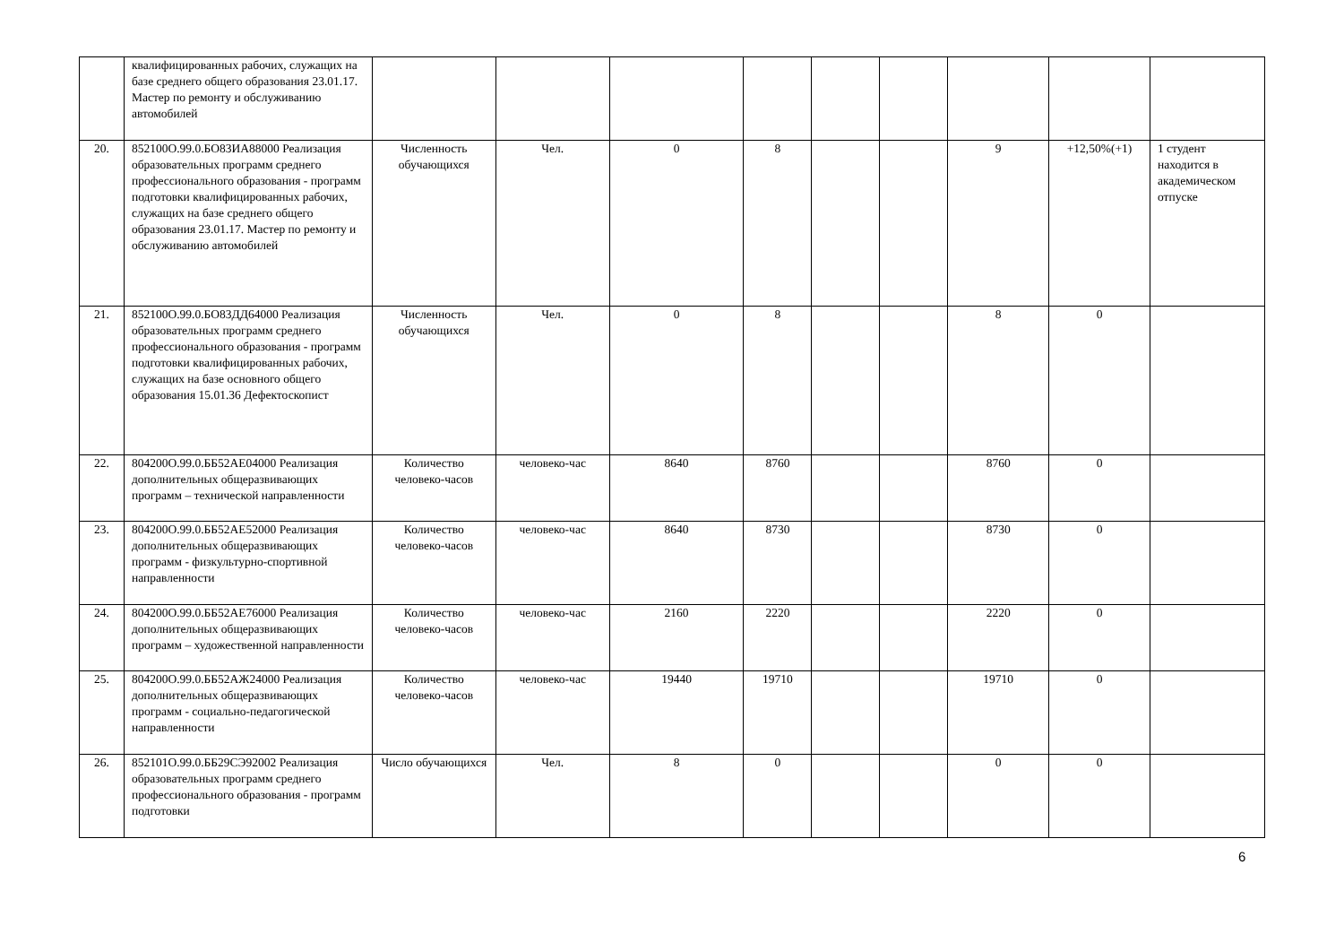| | квалифицированных рабочих, служащих на базе среднего общего образования 23.01.17. Мастер по ремонту и обслуживанию автомобилей | | | | | | | | | |
| 20. | 852100О.99.0.БО83ИА88000 Реализация образовательных программ среднего профессионального образования - программ подготовки квалифицированных рабочих, служащих на базе среднего общего образования 23.01.17. Мастер по ремонту и обслуживанию автомобилей | Численность обучающихся | Чел. | 0 | 8 | | | 9 | +12,50%(+1) | 1 студент находится в академическом отпуске |
| 21. | 852100О.99.0.БО83ДД64000 Реализация образовательных программ среднего профессионального образования - программ подготовки квалифицированных рабочих, служащих на базе основного общего образования 15.01.36 Дефектоскопист | Численность обучающихся | Чел. | 0 | 8 | | | 8 | 0 | |
| 22. | 804200О.99.0.ББ52АЕ04000 Реализация дополнительных общеразвивающих программ – технической направленности | Количество человеко-часов | человеко-час | 8640 | 8760 | | | 8760 | 0 | |
| 23. | 804200О.99.0.ББ52АЕ52000 Реализация дополнительных общеразвивающих программ - физкультурно-спортивной направленности | Количество человеко-часов | человеко-час | 8640 | 8730 | | | 8730 | 0 | |
| 24. | 804200О.99.0.ББ52АЕ76000 Реализация дополнительных общеразвивающих программ – художественной направленности | Количество человеко-часов | человеко-час | 2160 | 2220 | | | 2220 | 0 | |
| 25. | 804200О.99.0.ББ52АЖ24000 Реализация дополнительных общеразвивающих программ - социально-педагогической направленности | Количество человеко-часов | человеко-час | 19440 | 19710 | | | 19710 | 0 | |
| 26. | 852101О.99.0.ББ29СЭ92002 Реализация образовательных программ среднего профессионального образования - программ подготовки | Число обучающихся | Чел. | 8 | 0 | | | 0 | 0 | |
6